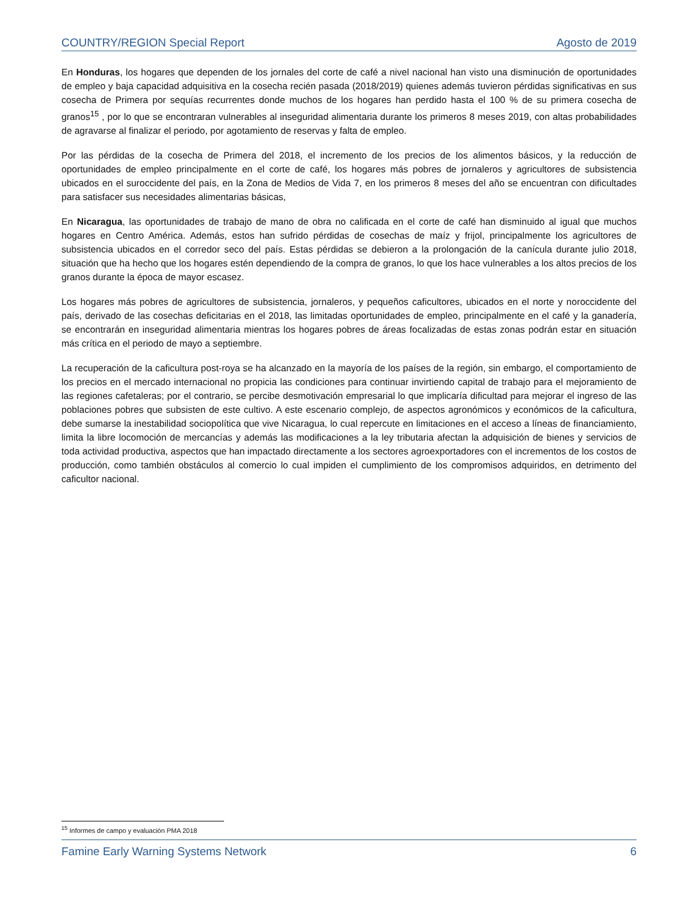COUNTRY/REGION Special Report Agosto de 2019
En Honduras, los hogares que dependen de los jornales del corte de café a nivel nacional han visto una disminución de oportunidades de empleo y baja capacidad adquisitiva en la cosecha recién pasada (2018/2019) quienes además tuvieron pérdidas significativas en sus cosecha de Primera por sequías recurrentes donde muchos de los hogares han perdido hasta el 100 % de su primera cosecha de granos<sup>15</sup> , por lo que se encontraran vulnerables al inseguridad alimentaria durante los primeros 8 meses 2019, con altas probabilidades de agravarse al finalizar el periodo, por agotamiento de reservas y falta de empleo.
Por las pérdidas de la cosecha de Primera del 2018, el incremento de los precios de los alimentos básicos, y la reducción de oportunidades de empleo principalmente en el corte de café, los hogares más pobres de jornaleros y agricultores de subsistencia ubicados en el suroccidente del país, en la Zona de Medios de Vida 7, en los primeros 8 meses del año se encuentran con dificultades para satisfacer sus necesidades alimentarias básicas,
En Nicaragua, las oportunidades de trabajo de mano de obra no calificada en el corte de café han disminuido al igual que muchos hogares en Centro América. Además, estos han sufrido pérdidas de cosechas de maíz y frijol, principalmente los agricultores de subsistencia ubicados en el corredor seco del país. Estas pérdidas se debieron a la prolongación de la canícula durante julio 2018, situación que ha hecho que los hogares estén dependiendo de la compra de granos, lo que los hace vulnerables a los altos precios de los granos durante la época de mayor escasez.
Los hogares más pobres de agricultores de subsistencia, jornaleros, y pequeños caficultores, ubicados en el norte y noroccidente del país, derivado de las cosechas deficitarias en el 2018, las limitadas oportunidades de empleo, principalmente en el café y la ganadería, se encontrarán en inseguridad alimentaria mientras los hogares pobres de áreas focalizadas de estas zonas podrán estar en situación más crítica en el periodo de mayo a septiembre.
La recuperación de la caficultura post-roya se ha alcanzado en la mayoría de los países de la región, sin embargo, el comportamiento de los precios en el mercado internacional no propicia las condiciones para continuar invirtiendo capital de trabajo para el mejoramiento de las regiones cafetaleras; por el contrario, se percibe desmotivación empresarial lo que implicaría dificultad para mejorar el ingreso de las poblaciones pobres que subsisten de este cultivo. A este escenario complejo, de aspectos agronómicos y económicos de la caficultura, debe sumarse la inestabilidad sociopolítica que vive Nicaragua, lo cual repercute en limitaciones en el acceso a líneas de financiamiento, limita la libre locomoción de mercancías y además las modificaciones a la ley tributaria afectan la adquisición de bienes y servicios de toda actividad productiva, aspectos que han impactado directamente a los sectores agroexportadores con el incrementos de los costos de producción, como también obstáculos al comercio lo cual impiden el cumplimiento de los compromisos adquiridos, en detrimento del caficultor nacional.
<sup>15</sup> Informes de campo y evaluación PMA 2018
Famine Early Warning Systems Network 6